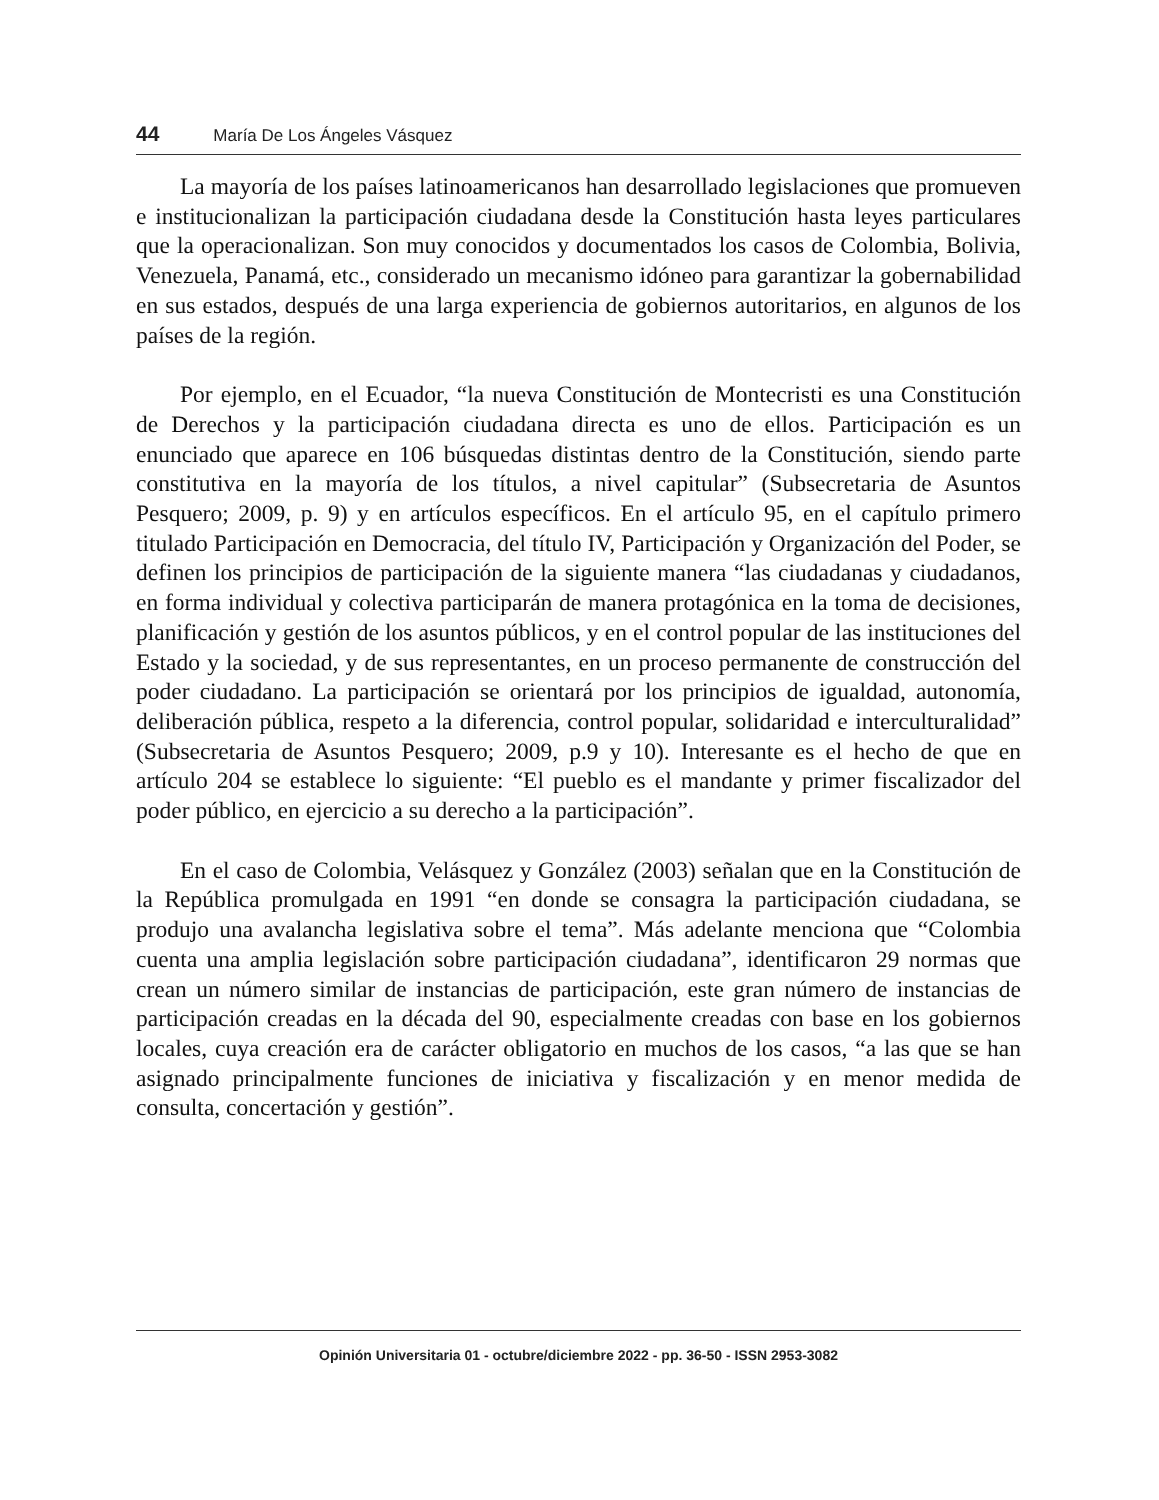44 María De Los Ángeles Vásquez
La mayoría de los países latinoamericanos han desarrollado legislaciones que promueven e institucionalizan la participación ciudadana desde la Constitución hasta leyes particulares que la operacionalizan. Son muy conocidos y documentados los casos de Colombia, Bolivia, Venezuela, Panamá, etc., considerado un mecanismo idóneo para garantizar la gobernabilidad en sus estados, después de una larga experiencia de gobiernos autoritarios, en algunos de los países de la región.
Por ejemplo, en el Ecuador, “la nueva Constitución de Montecristi es una Constitución de Derechos y la participación ciudadana directa es uno de ellos. Participación es un enunciado que aparece en 106 búsquedas distintas dentro de la Constitución, siendo parte constitutiva en la mayoría de los títulos, a nivel capitular” (Subsecretaria de Asuntos Pesquero; 2009, p. 9) y en artículos específicos. En el artículo 95, en el capítulo primero titulado Participación en Democracia, del título IV, Participación y Organización del Poder, se definen los principios de participación de la siguiente manera “las ciudadanas y ciudadanos, en forma individual y colectiva participarán de manera protagónica en la toma de decisiones, planificación y gestión de los asuntos públicos, y en el control popular de las instituciones del Estado y la sociedad, y de sus representantes, en un proceso permanente de construcción del poder ciudadano. La participación se orientará por los principios de igualdad, autonomía, deliberación pública, respeto a la diferencia, control popular, solidaridad e interculturalidad” (Subsecretaria de Asuntos Pesquero; 2009, p.9 y 10). Interesante es el hecho de que en artículo 204 se establece lo siguiente: “El pueblo es el mandante y primer fiscalizador del poder público, en ejercicio a su derecho a la participación”.
En el caso de Colombia, Velásquez y González (2003) señalan que en la Constitución de la República promulgada en 1991 “en donde se consagra la participación ciudadana, se produjo una avalancha legislativa sobre el tema”. Más adelante menciona que “Colombia cuenta una amplia legislación sobre participación ciudadana”, identificaron 29 normas que crean un número similar de instancias de participación, este gran número de instancias de participación creadas en la década del 90, especialmente creadas con base en los gobiernos locales, cuya creación era de carácter obligatorio en muchos de los casos, “a las que se han asignado principalmente funciones de iniciativa y fiscalización y en menor medida de consulta, concertación y gestión”.
Opinión Universitaria 01 - octubre/diciembre 2022 - pp. 36-50 - ISSN 2953-3082